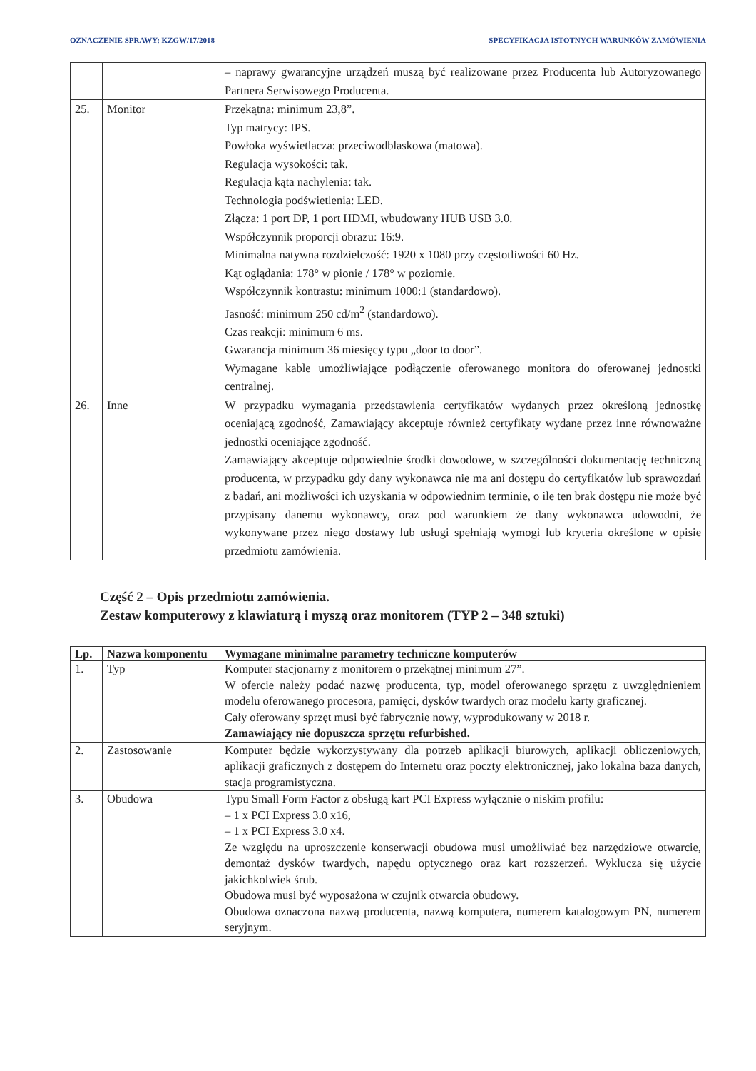OZNACZENIE SPRAWY: KZGW/17/2018 SPECYFIKACJA ISTOTNYCH WARUNKÓW ZAMÓWIENIA
| | | – naprawy gwarancyjne urządzeń muszą być realizowane przez Producenta lub Autoryzowanego Partnera Serwisowego Producenta. |
| 25. | Monitor | Przekątna: minimum 23,8”. Typ matrycy: IPS. Powłoka wyświetlacza: przeciwodblaskowa (matowa). Regulacja wysokości: tak. Regulacja kąta nachylenia: tak. Technologia podświetlenia: LED. Złącza: 1 port DP, 1 port HDMI, wbudowany HUB USB 3.0. Współczynnik proporcji obrazu: 16:9. Minimalna natywna rozdzielczość: 1920 x 1080 przy częstotliwości 60 Hz. Kąt oglądania: 178° w pionie / 178° w poziomie. Współczynnik kontrastu: minimum 1000:1 (standardowo). Jasność: minimum 250 cd/m<sup>2</sup> (standardowo). Czas reakcji: minimum 6 ms. Gwarancja minimum 36 miesięcy typu „door to door”. Wymagane kable umożliwiające podłączenie oferowanego monitora do oferowanej jednostki centralnej. |
| 26. | Inne | W przypadku wymagania przedstawienia certyfikatów wydanych przez określoną jednostkę oceniającą zgodność, Zamawiający akceptuje również certyfikaty wydane przez inne równoważne jednostki oceniające zgodność. Zamawiający akceptuje odpowiednie środki dowodowe, w szczególności dokumentację techniczną producenta, w przypadku gdy dany wykonawca nie ma ani dostępu do certyfikatów lub sprawozdań z badań, ani możliwości ich uzyskania w odpowiednim terminie, o ile ten brak dostępu nie może być przypisany danemu wykonawcy, oraz pod warunkiem że dany wykonawca udowodni, że wykonywane przez niego dostawy lub usługi spełniają wymogi lub kryteria określone w opisie przedmiotu zamówienia. |
Część 2 – Opis przedmiotu zamówienia.
Zestaw komputerowy z klawiaturą i myszą oraz monitorem (TYP 2 – 348 sztuki)
| Lp. | Nazwa komponentu | Wymagane minimalne parametry techniczne komputerów |
| --- | --- | --- |
| 1. | Typ | Komputer stacjonarny z monitorem o przekątnej minimum 27”. W ofercie należy podać nazwę producenta, typ, model oferowanego sprzętu z uwzględnieniem modelu oferowanego procesora, pamięci, dysków twardych oraz modelu karty graficznej. Cały oferowany sprzęt musi być fabrycznie nowy, wyprodukowany w 2018 r. Zamawiający nie dopuszcza sprzętu refurbished. |
| 2. | Zastosowanie | Komputer będzie wykorzystywany dla potrzeb aplikacji biurowych, aplikacji obliczeniowych, aplikacji graficznych z dostępem do Internetu oraz poczty elektronicznej, jako lokalna baza danych, stacja programistyczna. |
| 3. | Obudowa | Typu Small Form Factor z obsługą kart PCI Express wyłącznie o niskim profilu: – 1 x PCI Express 3.0 x16, – 1 x PCI Express 3.0 x4. Ze względu na uproszczenie konserwacji obudowa musi umożliwiać bez narzędziowe otwarcie, demontaż dysków twardych, napędu optycznego oraz kart rozszerzeń. Wyklucza się użycie jakichkolwiek śrub. Obudowa musi być wyposażona w czujnik otwarcia obudowy. Obudowa oznaczona nazwą producenta, nazwą komputera, numerem katalogowym PN, numerem seryjnym. |